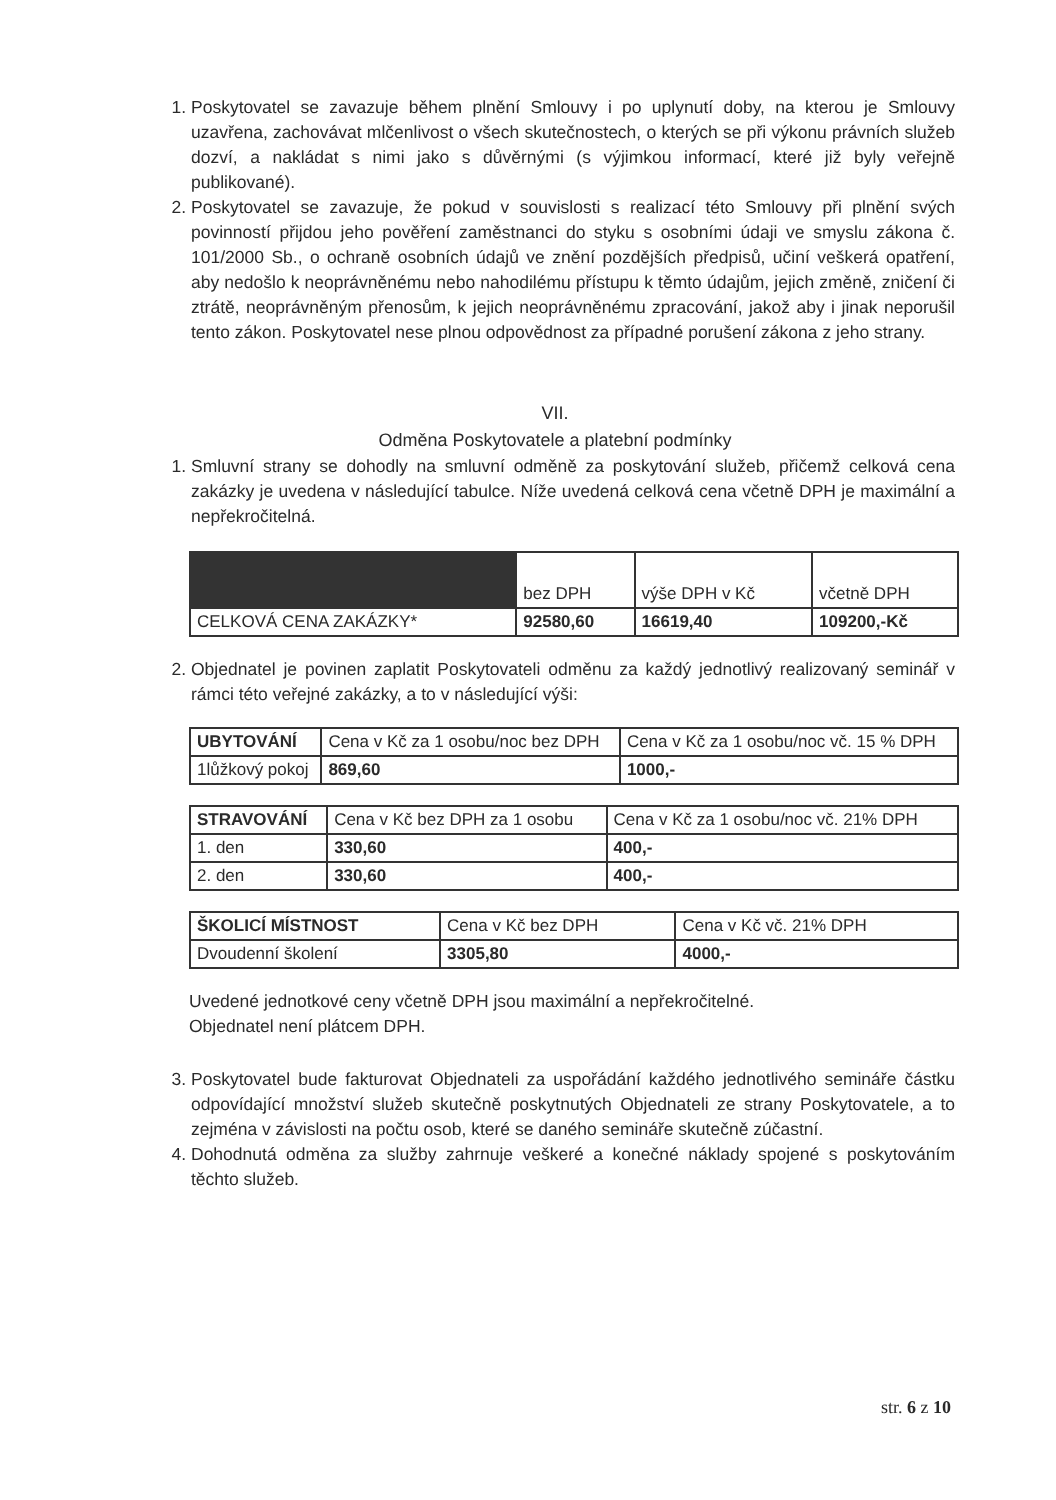1. Poskytovatel se zavazuje během plnění Smlouvy i po uplynutí doby, na kterou je Smlouvy uzavřena, zachovávat mlčenlivost o všech skutečnostech, o kterých se při výkonu právních služeb dozví, a nakládat s nimi jako s důvěrnými (s výjimkou informací, které již byly veřejně publikované).
2. Poskytovatel se zavazuje, že pokud v souvislosti s realizací této Smlouvy při plnění svých povinností přijdou jeho pověření zaměstnanci do styku s osobními údaji ve smyslu zákona č. 101/2000 Sb., o ochraně osobních údajů ve znění pozdějších předpisů, učiní veškerá opatření, aby nedošlo k neoprávněnému nebo nahodilému přístupu k těmto údajům, jejich změně, zničení či ztrátě, neoprávněným přenosům, k jejich neoprávněnému zpracování, jakož aby i jinak neporušil tento zákon. Poskytovatel nese plnou odpovědnost za případné porušení zákona z jeho strany.
VII.
Odměna Poskytovatele a platební podmínky
1. Smluvní strany se dohodly na smluvní odměně za poskytování služeb, přičemž celková cena zakázky je uvedena v následující tabulce. Níže uvedená celková cena včetně DPH je maximální a nepřekročitelná.
| | bez DPH | výše DPH v Kč | včetně DPH |
| --- | --- | --- | --- |
| CELKOVÁ CENA ZAKÁZKY* | 92580,60 | 16619,40 | 109200,-Kč |
2. Objednatel je povinen zaplatit Poskytovateli odměnu za každý jednotlivý realizovaný seminář v rámci této veřejné zakázky, a to v následující výši:
| UBYTOVÁNÍ | Cena v Kč za 1 osobu/noc bez DPH | Cena v Kč za 1 osobu/noc vč. 15 % DPH |
| --- | --- | --- |
| 1lůžkový pokoj | 869,60 | 1000,- |
| STRAVOVÁNÍ | Cena v Kč bez DPH za 1 osobu | Cena v Kč za 1 osobu/noc vč. 21% DPH |
| --- | --- | --- |
| 1. den | 330,60 | 400,- |
| 2. den | 330,60 | 400,- |
| ŠKOLICÍ MÍSTNOST | Cena v Kč bez DPH | Cena v Kč vč. 21% DPH |
| --- | --- | --- |
| Dvoudenní školení | 3305,80 | 4000,- |
Uvedené jednotkové ceny včetně DPH jsou maximální a nepřekročitelné.
Objednatel není plátcem DPH.
3. Poskytovatel bude fakturovat Objednateli za uspořádání každého jednotlivého semináře částku odpovídající množství služeb skutečně poskytnutých Objednateli ze strany Poskytovatele, a to zejména v závislosti na počtu osob, které se daného semináře skutečně zúčastní.
4. Dohodnutá odměna za služby zahrnuje veškeré a konečné náklady spojené s poskytováním těchto služeb.
str. 6 z 10